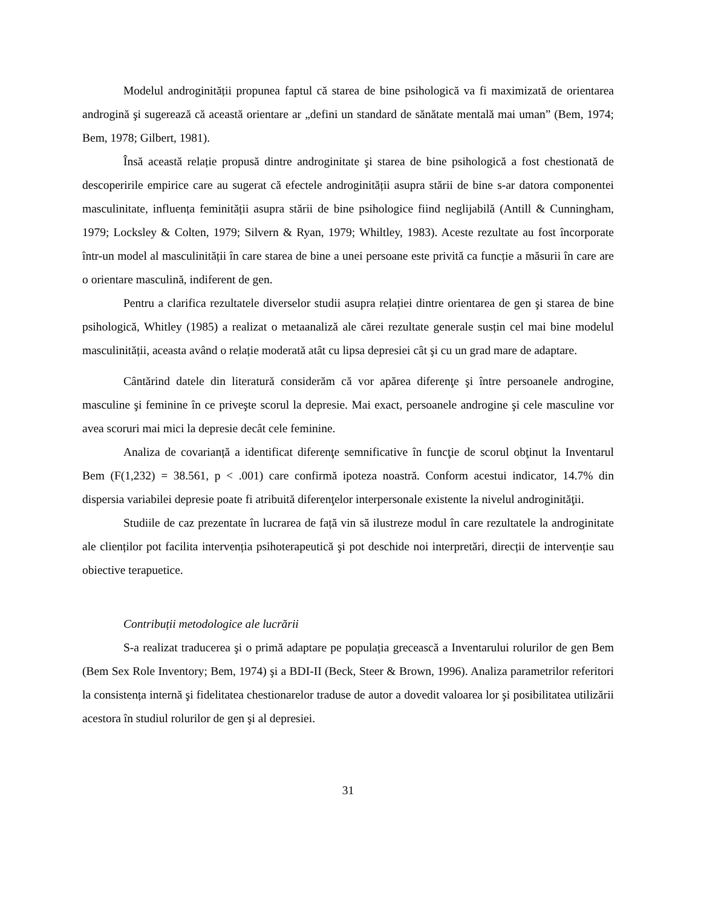Modelul androginității propunea faptul că starea de bine psihologică va fi maximizată de orientarea androgină şi sugerează că această orientare ar „defini un standard de sănătate mentală mai uman” (Bem, 1974; Bem, 1978; Gilbert, 1981).
Însă această relație propusă dintre androginitate şi starea de bine psihologică a fost chestionată de descoperirile empirice care au sugerat că efectele androginității asupra stării de bine s-ar datora componentei masculinitate, influența feminității asupra stării de bine psihologice fiind neglijabilă (Antill & Cunningham, 1979; Locksley & Colten, 1979; Silvern & Ryan, 1979; Whiltley, 1983). Aceste rezultate au fost încorporate într-un model al masculinității în care starea de bine a unei persoane este privită ca funcție a măsurii în care are o orientare masculină, indiferent de gen.
Pentru a clarifica rezultatele diverselor studii asupra relației dintre orientarea de gen şi starea de bine psihologică, Whitley (1985) a realizat o metaanaliză ale cărei rezultate generale susțin cel mai bine modelul masculinității, aceasta având o relație moderată atât cu lipsa depresiei cât şi cu un grad mare de adaptare.
Cântărind datele din literatură considerăm că vor apărea diferenţe şi între persoanele androgine, masculine şi feminine în ce priveşte scorul la depresie. Mai exact, persoanele androgine şi cele masculine vor avea scoruri mai mici la depresie decât cele feminine.
Analiza de covarianță a identificat diferenţe semnificative în funcţie de scorul obţinut la Inventarul Bem (F(1,232) = 38.561, p < .001) care confirmă ipoteza noastră. Conform acestui indicator, 14.7% din dispersia variabilei depresie poate fi atribuită diferenţelor interpersonale existente la nivelul androginităţii.
Studiile de caz prezentate în lucrarea de față vin să ilustreze modul în care rezultatele la androginitate ale clienților pot facilita intervenția psihoterapeutică şi pot deschide noi interpretări, direcții de intervenție sau obiective terapuetice.
Contribuții metodologice ale lucrării
S-a realizat traducerea şi o primă adaptare pe populația grecească a Inventarului rolurilor de gen Bem (Bem Sex Role Inventory; Bem, 1974) şi a BDI-II (Beck, Steer & Brown, 1996). Analiza parametrilor referitori la consistența internă şi fidelitatea chestionarelor traduse de autor a dovedit valoarea lor şi posibilitatea utilizării acestora în studiul rolurilor de gen şi al depresiei.
31